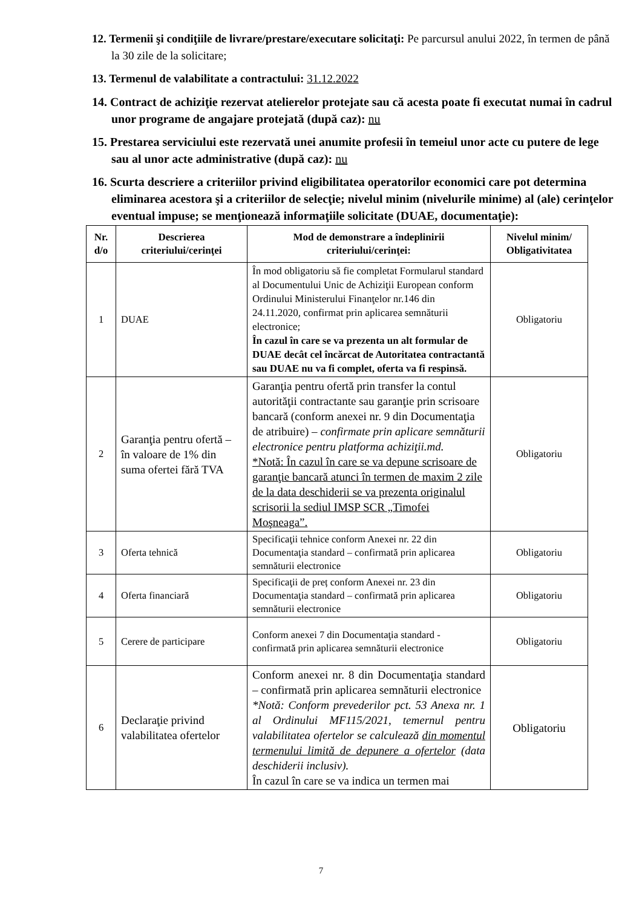12. Termenii şi condiţiile de livrare/prestare/executare solicitaţi: Pe parcursul anului 2022, în termen de până la 30 zile de la solicitare;
13. Termenul de valabilitate a contractului: 31.12.2022
14. Contract de achiziţie rezervat atelierelor protejate sau că acesta poate fi executat numai în cadrul unor programe de angajare protejată (după caz): nu
15. Prestarea serviciului este rezervată unei anumite profesii în temeiul unor acte cu putere de lege sau al unor acte administrative (după caz): nu
16. Scurta descriere a criteriilor privind eligibilitatea operatorilor economici care pot determina eliminarea acestora şi a criteriilor de selecţie; nivelul minim (nivelurile minime) al (ale) cerinţelor eventual impuse; se menţionează informaţiile solicitate (DUAE, documentaţie):
| Nr. d/o | Descrierea criteriului/cerinţei | Mod de demonstrare a îndeplinirii criteriului/cerinţei: | Nivelul minim/ Obligativitatea |
| --- | --- | --- | --- |
| 1 | DUAE | În mod obligatoriu să fie completat Formularul standard al Documentului Unic de Achiziţii European conform Ordinului Ministerului Finanţelor nr.146 din 24.11.2020, confirmat prin aplicarea semnăturii electronice; În cazul în care se va prezenta un alt formular de DUAE decât cel încărcat de Autoritatea contractantă sau DUAE nu va fi complet, oferta va fi respinsă. | Obligatoriu |
| 2 | Garanţia pentru ofertă – în valoare de 1% din suma ofertei fără TVA | Garanţia pentru ofertă prin transfer la contul autorităţii contractante sau garanţie prin scrisoare bancară (conform anexei nr. 9 din Documentaţia de atribuire) – confirmate prin aplicare semnăturii electronice pentru platforma achiziţii.md. *Notă: În cazul în care se va depune scrisoare de garanţie bancară atunci în termen de maxim 2 zile de la data deschiderii se va prezenta originalul scrisorii la sediul IMSP SCR „Timofei Moşneaga”. | Obligatoriu |
| 3 | Oferta tehnică | Specificaţii tehnice conform Anexei nr. 22 din Documentaţia standard – confirmată prin aplicarea semnăturii electronice | Obligatoriu |
| 4 | Oferta financiară | Specificaţii de preț conform Anexei nr. 23 din Documentaţia standard – confirmată prin aplicarea semnăturii electronice | Obligatoriu |
| 5 | Cerere de participare | Conform anexei 7 din Documentaţia standard - confirmată prin aplicarea semnăturii electronice | Obligatoriu |
| 6 | Declaraţie privind valabilitatea ofertelor | Conform anexei nr. 8 din Documentaţia standard – confirmată prin aplicarea semnăturii electronice *Notă: Conform prevederilor pct. 53 Anexa nr. 1 al Ordinului MF115/2021, temernul pentru valabilitatea ofertelor se calculează din momentul termenului limită de depunere a ofertelor (data deschiderii inclusiv). În cazul în care se va indica un termen mai | Obligatoriu |
7